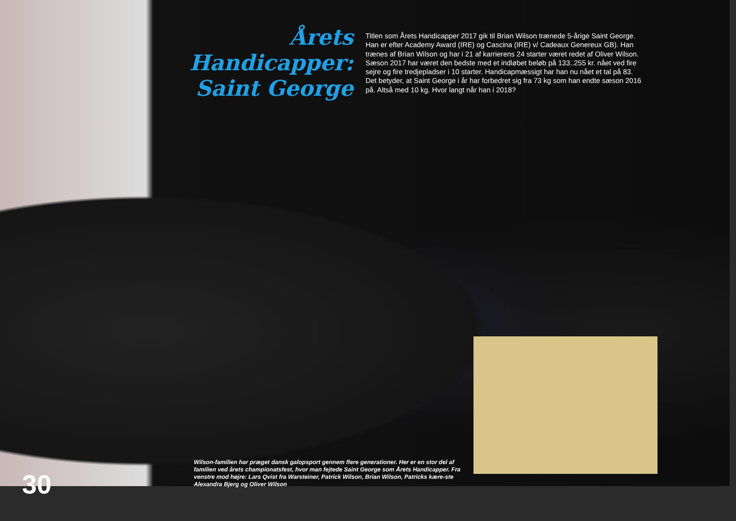Årets Handicapper: Saint George
Titlen som Årets Handicapper 2017 gik til Brian Wilson trænede 5-årige Saint George. Han er efter Academy Award (IRE) og Cascina (IRE) v/ Cadeaux Genereux GB). Han trænes af Brian Wilson og har i 21 af karrierens 24 starter været redet af Oliver Wilson. Sæson 2017 har været den bedste med et indløbet beløb på 133..255 kr. nået ved fire sejre og fire tredjepladser i 10 starter. Handicapmæssigt har han nu nået et tal på 83. Det betyder, at Saint George i år har forbedret sig fra 73 kg som han endte sæson 2016 på. Altså med 10 kg. Hvor langt når han i 2018?
Wilson-familien har præget dansk galopsport gennem flere generationer. Her er en stor del af familien ved årets championatsfest, hvor man fejtede Saint George som Årets Handicapper. Fra venstre mod højre: Lars Qvist fra Warsteiner, Patrick Wilson, Brian Wilson, Patricks kære-ste Alexandra Bjerg og Oliver Wilson
30